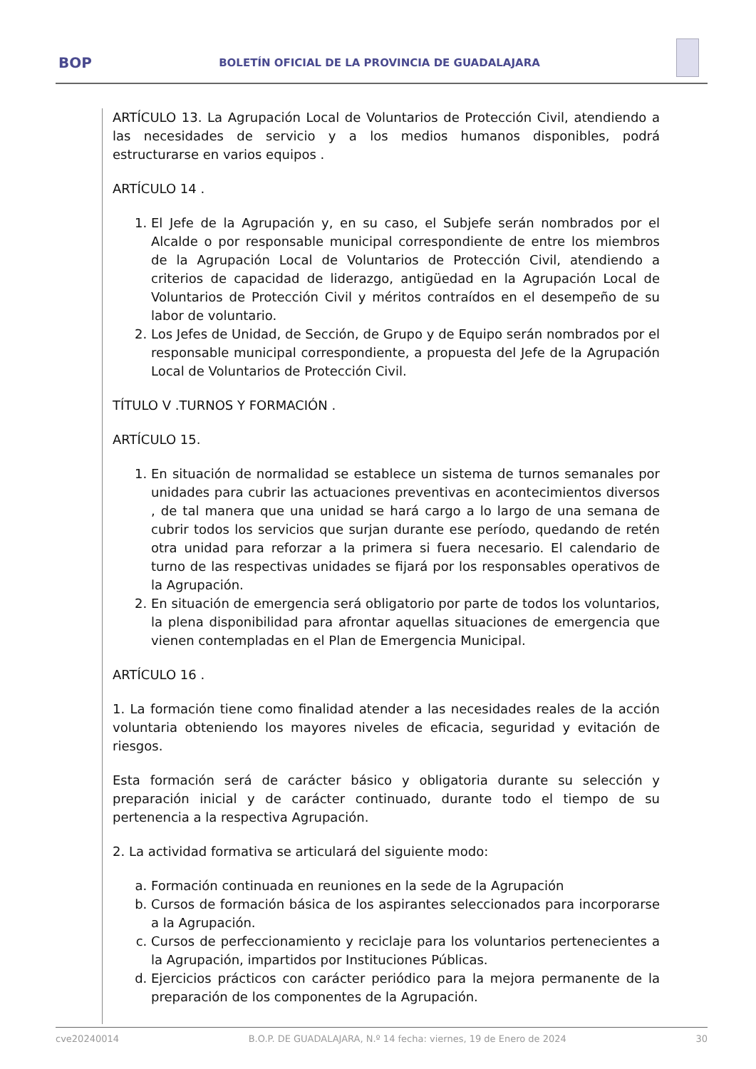BOP
BOLETÍN OFICIAL DE LA PROVINCIA DE GUADALAJARA
ARTÍCULO 13. La Agrupación Local de Voluntarios de Protección Civil, atendiendo a las necesidades de servicio y a los medios humanos disponibles, podrá estructurarse en varios equipos .
ARTÍCULO 14 .
1. El Jefe de la Agrupación y, en su caso, el Subjefe serán nombrados por el Alcalde o por responsable municipal correspondiente de entre los miembros de la Agrupación Local de Voluntarios de Protección Civil, atendiendo a criterios de capacidad de liderazgo, antigüedad en la Agrupación Local de Voluntarios de Protección Civil y méritos contraídos en el desempeño de su labor de voluntario.
2. Los Jefes de Unidad, de Sección, de Grupo y de Equipo serán nombrados por el responsable municipal correspondiente, a propuesta del Jefe de la Agrupación Local de Voluntarios de Protección Civil.
TÍTULO V .TURNOS Y FORMACIÓN .
ARTÍCULO 15.
1. En situación de normalidad se establece un sistema de turnos semanales por unidades para cubrir las actuaciones preventivas en acontecimientos diversos , de tal manera que una unidad se hará cargo a lo largo de una semana de cubrir todos los servicios que surjan durante ese período, quedando de retén otra unidad para reforzar a la primera si fuera necesario. El calendario de turno de las respectivas unidades se fijará por los responsables operativos de la Agrupación.
2. En situación de emergencia será obligatorio por parte de todos los voluntarios, la plena disponibilidad para afrontar aquellas situaciones de emergencia que vienen contempladas en el Plan de Emergencia Municipal.
ARTÍCULO 16 .
1. La formación tiene como finalidad atender a las necesidades reales de la acción voluntaria obteniendo los mayores niveles de eficacia, seguridad y evitación de riesgos.
Esta formación será de carácter básico y obligatoria durante su selección y preparación inicial y de carácter continuado, durante todo el tiempo de su pertenencia a la respectiva Agrupación.
2. La actividad formativa se articulará del siguiente modo:
a. Formación continuada en reuniones en la sede de la Agrupación
b. Cursos de formación básica de los aspirantes seleccionados para incorporarse a la Agrupación.
c. Cursos de perfeccionamiento y reciclaje para los voluntarios pertenecientes a la Agrupación, impartidos por Instituciones Públicas.
d. Ejercicios prácticos con carácter periódico para la mejora permanente de la preparación de los componentes de la Agrupación.
cve20240014 B.O.P. DE GUADALAJARA, N.º 14 fecha: viernes, 19 de Enero de 2024 30